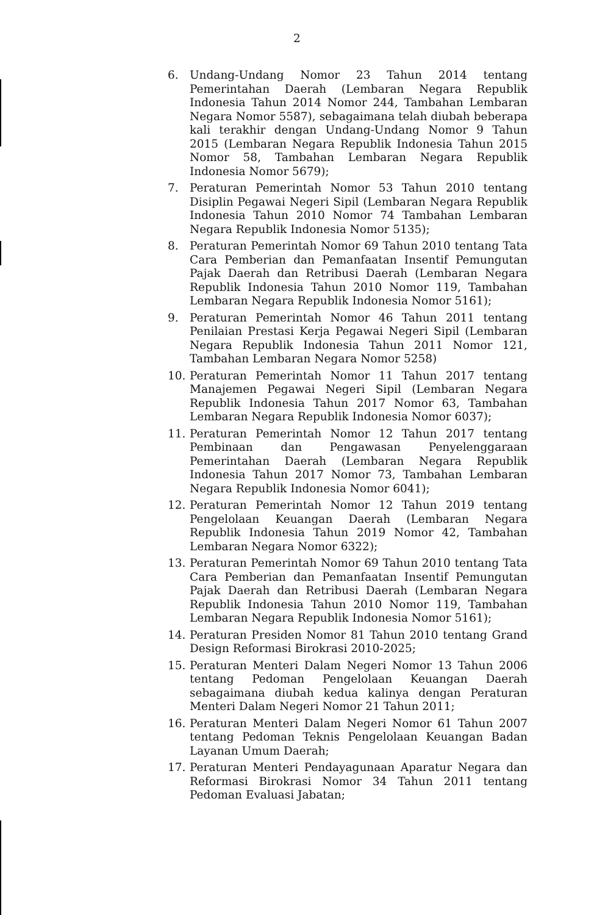2
6. Undang-Undang Nomor 23 Tahun 2014 tentang Pemerintahan Daerah (Lembaran Negara Republik Indonesia Tahun 2014 Nomor 244, Tambahan Lembaran Negara Nomor 5587), sebagaimana telah diubah beberapa kali terakhir dengan Undang-Undang Nomor 9 Tahun 2015 (Lembaran Negara Republik Indonesia Tahun 2015 Nomor 58, Tambahan Lembaran Negara Republik Indonesia Nomor 5679);
7. Peraturan Pemerintah Nomor 53 Tahun 2010 tentang Disiplin Pegawai Negeri Sipil (Lembaran Negara Republik Indonesia Tahun 2010 Nomor 74 Tambahan Lembaran Negara Republik Indonesia Nomor 5135);
8. Peraturan Pemerintah Nomor 69 Tahun 2010 tentang Tata Cara Pemberian dan Pemanfaatan Insentif Pemungutan Pajak Daerah dan Retribusi Daerah (Lembaran Negara Republik Indonesia Tahun 2010 Nomor 119, Tambahan Lembaran Negara Republik Indonesia Nomor 5161);
9. Peraturan Pemerintah Nomor 46 Tahun 2011 tentang Penilaian Prestasi Kerja Pegawai Negeri Sipil (Lembaran Negara Republik Indonesia Tahun 2011 Nomor 121, Tambahan Lembaran Negara Nomor 5258)
10. Peraturan Pemerintah Nomor 11 Tahun 2017 tentang Manajemen Pegawai Negeri Sipil (Lembaran Negara Republik Indonesia Tahun 2017 Nomor 63, Tambahan Lembaran Negara Republik Indonesia Nomor 6037);
11. Peraturan Pemerintah Nomor 12 Tahun 2017 tentang Pembinaan dan Pengawasan Penyelenggaraan Pemerintahan Daerah (Lembaran Negara Republik Indonesia Tahun 2017 Nomor 73, Tambahan Lembaran Negara Republik Indonesia Nomor 6041);
12. Peraturan Pemerintah Nomor 12 Tahun 2019 tentang Pengelolaan Keuangan Daerah (Lembaran Negara Republik Indonesia Tahun 2019 Nomor 42, Tambahan Lembaran Negara Nomor 6322);
13. Peraturan Pemerintah Nomor 69 Tahun 2010 tentang Tata Cara Pemberian dan Pemanfaatan Insentif Pemungutan Pajak Daerah dan Retribusi Daerah (Lembaran Negara Republik Indonesia Tahun 2010 Nomor 119, Tambahan Lembaran Negara Republik Indonesia Nomor 5161);
14. Peraturan Presiden Nomor 81 Tahun 2010 tentang Grand Design Reformasi Birokrasi 2010-2025;
15. Peraturan Menteri Dalam Negeri Nomor 13 Tahun 2006 tentang Pedoman Pengelolaan Keuangan Daerah sebagaimana diubah kedua kalinya dengan Peraturan Menteri Dalam Negeri Nomor 21 Tahun 2011;
16. Peraturan Menteri Dalam Negeri Nomor 61 Tahun 2007 tentang Pedoman Teknis Pengelolaan Keuangan Badan Layanan Umum Daerah;
17. Peraturan Menteri Pendayagunaan Aparatur Negara dan Reformasi Birokrasi Nomor 34 Tahun 2011 tentang Pedoman Evaluasi Jabatan;